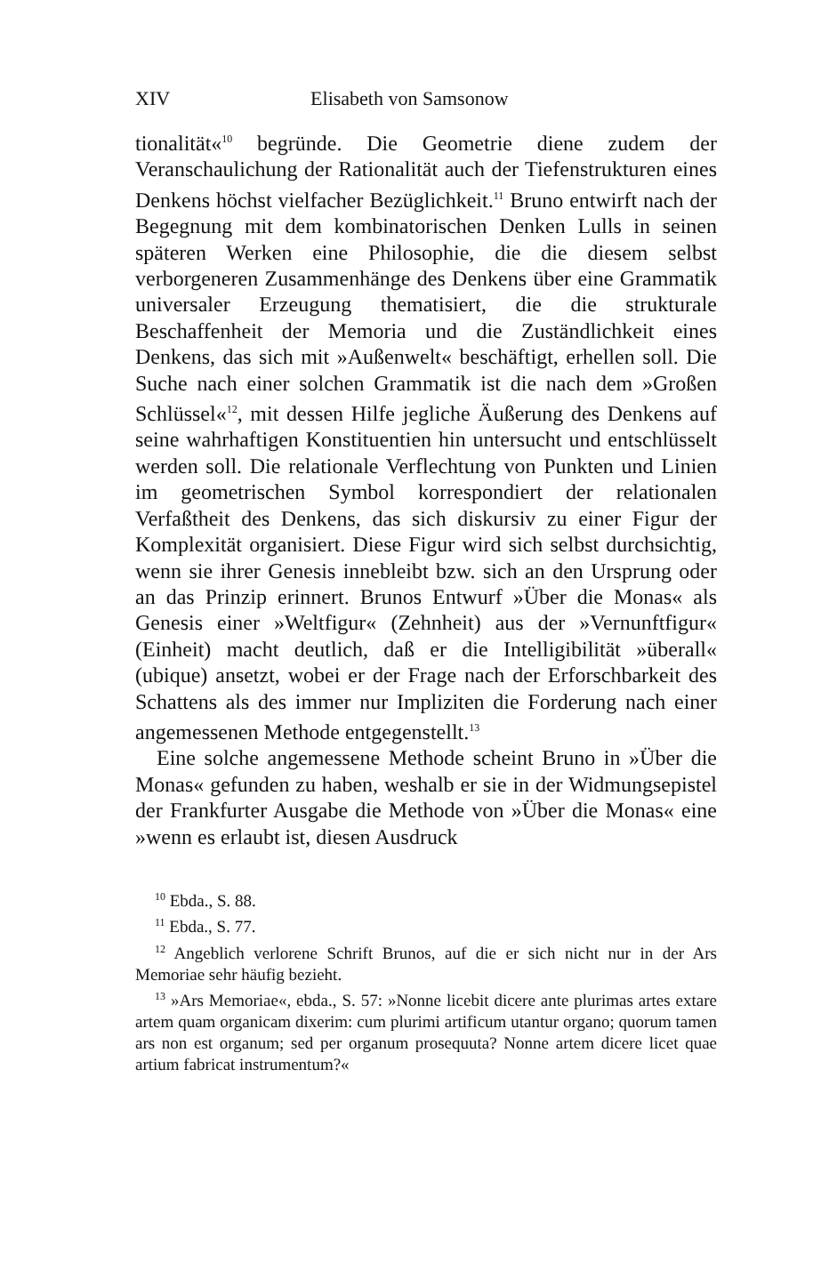XIV Elisabeth von Samsonow
tionalität«<sup>10</sup> begründe. Die Geometrie diene zudem der Veranschaulichung der Rationalität auch der Tiefenstrukturen eines Denkens höchst vielfacher Bezüglichkeit.<sup>11</sup> Bruno entwirft nach der Begegnung mit dem kombinatorischen Denken Lulls in seinen späteren Werken eine Philosophie, die die diesem selbst verborgeneren Zusammenhänge des Denkens über eine Grammatik universaler Erzeugung thematisiert, die die strukturale Beschaffenheit der Memoria und die Zuständlichkeit eines Denkens, das sich mit »Außenwelt« beschäftigt, erhellen soll. Die Suche nach einer solchen Grammatik ist die nach dem »Großen Schlüssel«<sup>12</sup>, mit dessen Hilfe jegliche Äußerung des Denkens auf seine wahrhaftigen Konstituentien hin untersucht und entschlüsselt werden soll. Die relationale Verflechtung von Punkten und Linien im geometrischen Symbol korrespondiert der relationalen Verfaßtheit des Denkens, das sich diskursiv zu einer Figur der Komplexität organisiert. Diese Figur wird sich selbst durchsichtig, wenn sie ihrer Genesis innebleibt bzw. sich an den Ursprung oder an das Prinzip erinnert. Brunos Entwurf »Über die Monas« als Genesis einer »Weltfigur« (Zehnheit) aus der »Vernunftfigur« (Einheit) macht deutlich, daß er die Intelligibilität »überall« (ubique) ansetzt, wobei er der Frage nach der Erforschbarkeit des Schattens als des immer nur Impliziten die Forderung nach einer angemessenen Methode entgegenstellt.<sup>13</sup>
Eine solche angemessene Methode scheint Bruno in »Über die Monas« gefunden zu haben, weshalb er sie in der Widmungsepistel der Frankfurter Ausgabe die Methode von »Über die Monas« eine »wenn es erlaubt ist, diesen Ausdruck
<sup>10</sup> Ebda., S. 88.
<sup>11</sup> Ebda., S. 77.
<sup>12</sup> Angeblich verlorene Schrift Brunos, auf die er sich nicht nur in der Ars Memoriae sehr häufig bezieht.
<sup>13</sup> »Ars Memoriae«, ebda., S. 57: »Nonne licebit dicere ante plurimas artes extare artem quam organicam dixerim: cum plurimi artificum utantur organo; quorum tamen ars non est organum; sed per organum prosequuta? Nonne artem dicere licet quae artium fabricat instrumentum?«